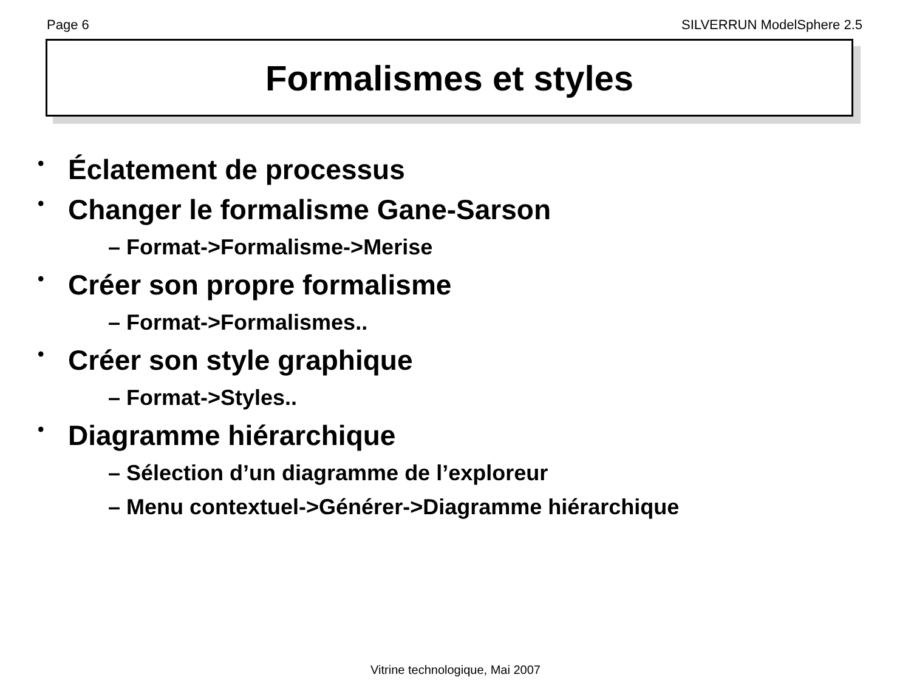Page 6 SILVERRUN ModelSphere 2.5
Formalismes et styles
• Éclatement de processus
• Changer le formalisme Gane-Sarson
– Format->Formalisme->Merise
• Créer son propre formalisme
– Format->Formalismes..
• Créer son style graphique
– Format->Styles..
• Diagramme hiérarchique
– Sélection d’un diagramme de l’exploreur
– Menu contextuel->Générer->Diagramme hiérarchique
Vitrine technologique, Mai 2007